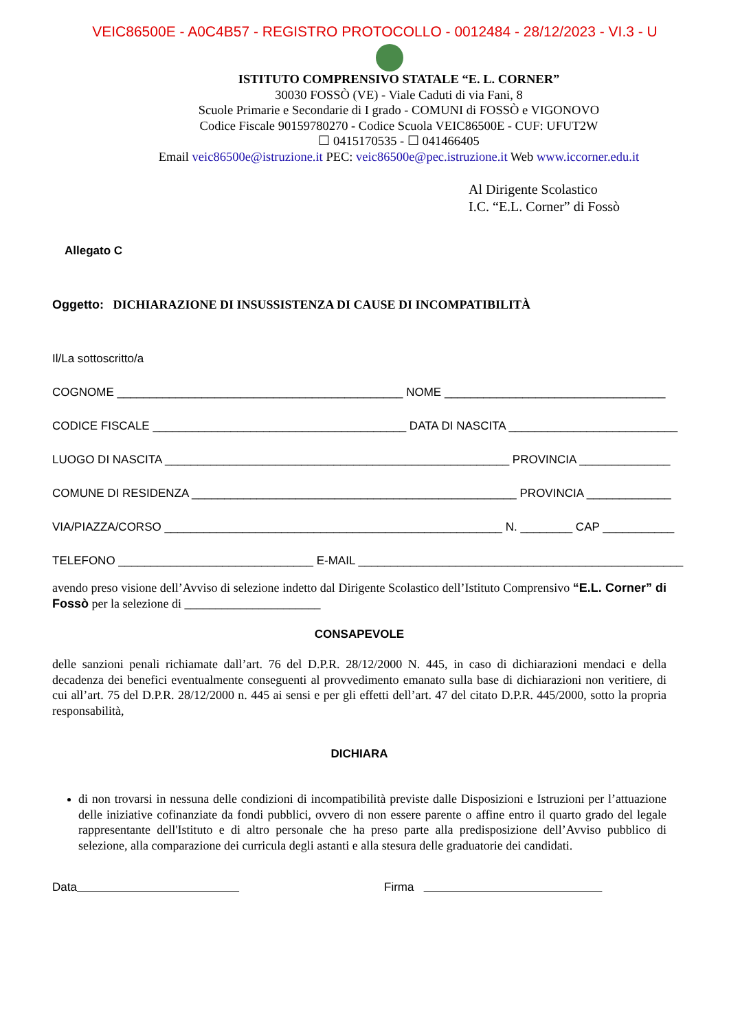VEIC86500E - A0C4B57 - REGISTRO PROTOCOLLO - 0012484 - 28/12/2023 - VI.3 - U
ISTITUTO COMPRENSIVO STATALE “E. L. CORNER”
30030 FOSSÒ (VE) - Viale Caduti di via Fani, 8
Scuole Primarie e Secondarie di I grado - COMUNI di FOSSÒ e VIGONOVO
Codice Fiscale 90159780270 - Codice Scuola VEIC86500E - CUF: UFUT2W
☐ 0415170535 - ☐ 041466405
Email veic86500e@istruzione.it PEC: veic86500e@pec.istruzione.it Web www.iccorner.edu.it
Al Dirigente Scolastico
I.C. “E.L. Corner” di Fossò
Allegato C
Oggetto: DICHIARAZIONE DI INSUSSISTENZA DI CAUSE DI INCOMPATIBILITÀ
Il/La sottoscritto/a
COGNOME ____________________________________________ NOME __________________________________
CODICE FISCALE _______________________________________ DATA DI NASCITA __________________________
LUOGO DI NASCITA _____________________________________________________ PROVINCIA ______________
COMUNE DI RESIDENZA __________________________________________________ PROVINCIA _____________
VIA/PIAZZA/CORSO ____________________________________________________ N. ________ CAP ___________
TELEFONO ______________________________ E-MAIL __________________________________________________
avendo preso visione dell’Avviso di selezione indetto dal Dirigente Scolastico dell’Istituto Comprensivo “E.L. Corner” di Fossò per la selezione di ______________________
CONSAPEVOLE
delle sanzioni penali richiamate dall’art. 76 del D.P.R. 28/12/2000 N. 445, in caso di dichiarazioni mendaci e della decadenza dei benefici eventualmente conseguenti al provvedimento emanato sulla base di dichiarazioni non veritiere, di cui all’art. 75 del D.P.R. 28/12/2000 n. 445 ai sensi e per gli effetti dell’art. 47 del citato D.P.R. 445/2000, sotto la propria responsabilità,
DICHIARA
di non trovarsi in nessuna delle condizioni di incompatibilità previste dalle Disposizioni e Istruzioni per l’attuazione delle iniziative cofinanziate da fondi pubblici, ovvero di non essere parente o affine entro il quarto grado del legale rappresentante dell'Istituto e di altro personale che ha preso parte alla predisposizione dell’Avviso pubblico di selezione, alla comparazione dei curricula degli astanti e alla stesura delle graduatorie dei candidati.
Data Firma